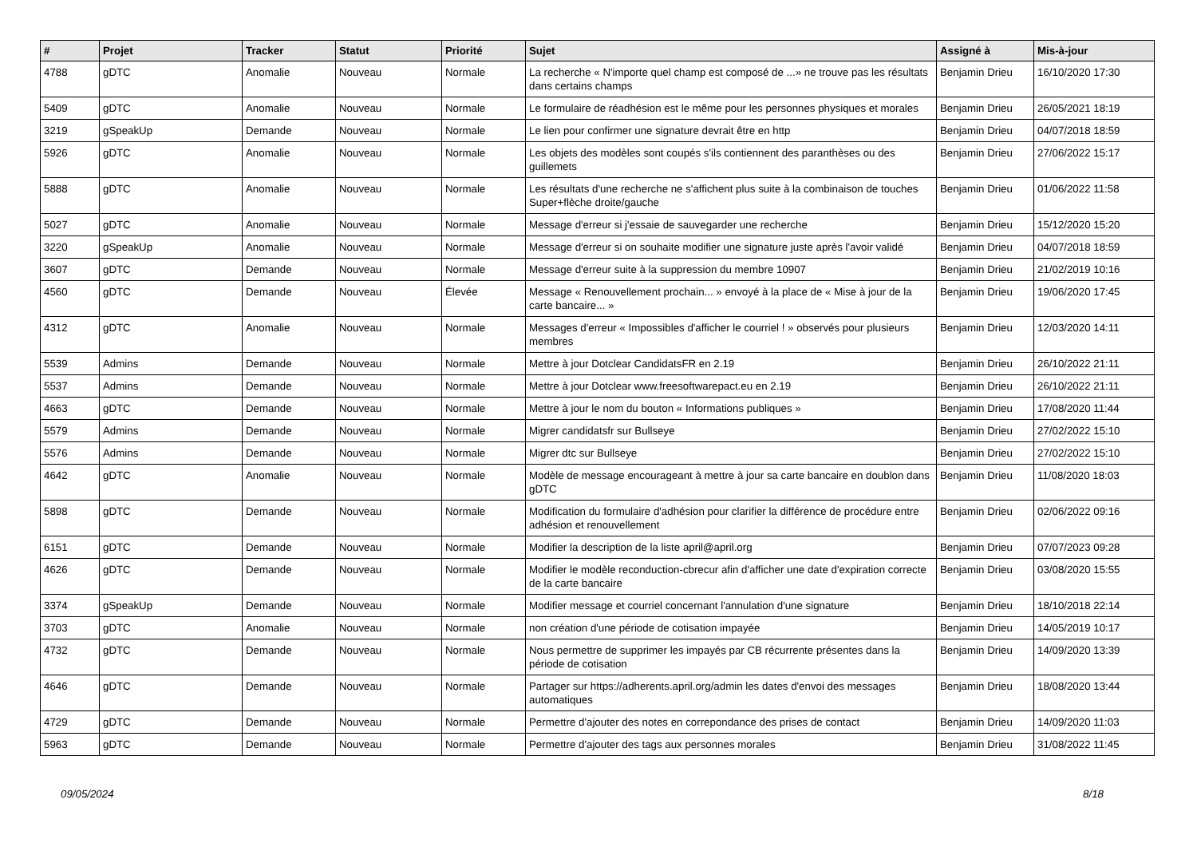| # | Projet | Tracker | Statut | Priorité | Sujet | Assigné à | Mis-à-jour |
| --- | --- | --- | --- | --- | --- | --- | --- |
| 4788 | gDTC | Anomalie | Nouveau | Normale | La recherche « N'importe quel champ est composé de ...» ne trouve pas les résultats dans certains champs | Benjamin Drieu | 16/10/2020 17:30 |
| 5409 | gDTC | Anomalie | Nouveau | Normale | Le formulaire de réadhésion est le même pour les personnes physiques et morales | Benjamin Drieu | 26/05/2021 18:19 |
| 3219 | gSpeakUp | Demande | Nouveau | Normale | Le lien pour confirmer une signature devrait être en http | Benjamin Drieu | 04/07/2018 18:59 |
| 5926 | gDTC | Anomalie | Nouveau | Normale | Les objets des modèles sont coupés s'ils contiennent des paranthèses ou des guillemets | Benjamin Drieu | 27/06/2022 15:17 |
| 5888 | gDTC | Anomalie | Nouveau | Normale | Les résultats d'une recherche ne s'affichent plus suite à la combinaison de touches Super+flèche droite/gauche | Benjamin Drieu | 01/06/2022 11:58 |
| 5027 | gDTC | Anomalie | Nouveau | Normale | Message d'erreur si j'essaie de sauvegarder une recherche | Benjamin Drieu | 15/12/2020 15:20 |
| 3220 | gSpeakUp | Anomalie | Nouveau | Normale | Message d'erreur si on souhaite modifier une signature juste après l'avoir validé | Benjamin Drieu | 04/07/2018 18:59 |
| 3607 | gDTC | Demande | Nouveau | Normale | Message d'erreur suite à la suppression du membre 10907 | Benjamin Drieu | 21/02/2019 10:16 |
| 4560 | gDTC | Demande | Nouveau | Élevée | Message « Renouvellement prochain... » envoyé à la place de « Mise à jour de la carte bancaire... » | Benjamin Drieu | 19/06/2020 17:45 |
| 4312 | gDTC | Anomalie | Nouveau | Normale | Messages d'erreur « Impossibles d'afficher le courriel ! » observés pour plusieurs membres | Benjamin Drieu | 12/03/2020 14:11 |
| 5539 | Admins | Demande | Nouveau | Normale | Mettre à jour Dotclear CandidatsFR en 2.19 | Benjamin Drieu | 26/10/2022 21:11 |
| 5537 | Admins | Demande | Nouveau | Normale | Mettre à jour Dotclear www.freesoftwarepact.eu en 2.19 | Benjamin Drieu | 26/10/2022 21:11 |
| 4663 | gDTC | Demande | Nouveau | Normale | Mettre à jour le nom du bouton « Informations publiques » | Benjamin Drieu | 17/08/2020 11:44 |
| 5579 | Admins | Demande | Nouveau | Normale | Migrer candidatsfr sur Bullseye | Benjamin Drieu | 27/02/2022 15:10 |
| 5576 | Admins | Demande | Nouveau | Normale | Migrer dtc sur Bullseye | Benjamin Drieu | 27/02/2022 15:10 |
| 4642 | gDTC | Anomalie | Nouveau | Normale | Modèle de message encourageant à mettre à jour sa carte bancaire en doublon dans gDTC | Benjamin Drieu | 11/08/2020 18:03 |
| 5898 | gDTC | Demande | Nouveau | Normale | Modification du formulaire d'adhésion pour clarifier la différence de procédure entre adhésion et renouvellement | Benjamin Drieu | 02/06/2022 09:16 |
| 6151 | gDTC | Demande | Nouveau | Normale | Modifier la description de la liste april@april.org | Benjamin Drieu | 07/07/2023 09:28 |
| 4626 | gDTC | Demande | Nouveau | Normale | Modifier le modèle reconduction-cbrecur afin d'afficher une date d'expiration correcte de la carte bancaire | Benjamin Drieu | 03/08/2020 15:55 |
| 3374 | gSpeakUp | Demande | Nouveau | Normale | Modifier message et courriel concernant l'annulation d'une signature | Benjamin Drieu | 18/10/2018 22:14 |
| 3703 | gDTC | Anomalie | Nouveau | Normale | non création d'une période de cotisation impayée | Benjamin Drieu | 14/05/2019 10:17 |
| 4732 | gDTC | Demande | Nouveau | Normale | Nous permettre de supprimer les impayés par CB récurrente présentes dans la période de cotisation | Benjamin Drieu | 14/09/2020 13:39 |
| 4646 | gDTC | Demande | Nouveau | Normale | Partager sur https://adherents.april.org/admin les dates d'envoi des messages automatiques | Benjamin Drieu | 18/08/2020 13:44 |
| 4729 | gDTC | Demande | Nouveau | Normale | Permettre d'ajouter des notes en correpondance des prises de contact | Benjamin Drieu | 14/09/2020 11:03 |
| 5963 | gDTC | Demande | Nouveau | Normale | Permettre d'ajouter des tags aux personnes morales | Benjamin Drieu | 31/08/2022 11:45 |
09/05/2024 8/18